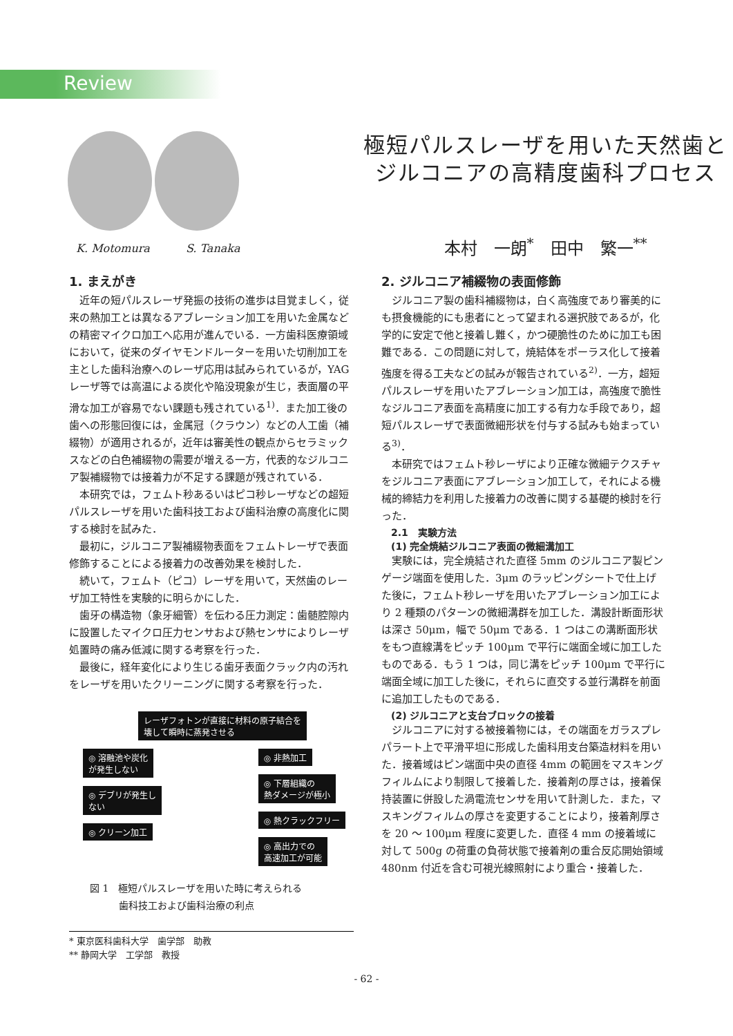Review
K. Motomura S. Tanaka
極短パルスレーザを用いた天然歯と
ジルコニアの高精度歯科プロセス
本村　一朗<sup>*</sup>　田中　繁一<sup>**</sup>
1. まえがき
近年の短パルスレーザ発振の技術の進歩は目覚ましく，従来の熱加工とは異なるアブレーション加工を用いた金属などの精密マイクロ加工へ応用が進んでいる．一方歯科医療領域において，従来のダイヤモンドルーターを用いた切削加工を主とした歯科治療へのレーザ応用は試みられているが，YAG レーザ等では高温による炭化や陥没現象が生じ，表面層の平滑な加工が容易でない課題も残されている<sup>1)</sup>．また加工後の歯への形態回復には，金属冠（クラウン）などの人工歯（補綴物）が適用されるが，近年は審美性の観点からセラミックスなどの白色補綴物の需要が増える一方，代表的なジルコニア製補綴物では接着力が不足する課題が残されている．
本研究では，フェムト秒あるいはピコ秒レーザなどの超短パルスレーザを用いた歯科技工および歯科治療の高度化に関する検討を試みた．
最初に，ジルコニア製補綴物表面をフェムトレーザで表面修飾することによる接着力の改善効果を検討した．
続いて，フェムト（ピコ）レーザを用いて，天然歯のレーザ加工特性を実験的に明らかにした．
歯牙の構造物（象牙細管）を伝わる圧力測定：歯髄腔隙内に設置したマイクロ圧力センサおよび熱センサによりレーザ処置時の痛み低減に関する考察を行った．
最後に，経年変化により生じる歯牙表面クラック内の汚れをレーザを用いたクリーニングに関する考察を行った．
レーザフォトンが直接に材料の原子結合を
壊して瞬時に蒸発させる
◎ 溶融池や炭化
が発生しない
◎ デブリが発生し
ない
◎ クリーン加工
◎ 非熱加工
◎ 下層組織の
熱ダメージが極小
◎ 熱クラックフリー
◎ 高出力での
高速加工が可能
図 1　極短パルスレーザを用いた時に考えられる
　　　歯科技工および歯科治療の利点
* 東京医科歯科大学　歯学部　助教
** 静岡大学　工学部　教授
2. ジルコニア補綴物の表面修飾
ジルコニア製の歯科補綴物は，白く高強度であり審美的にも摂食機能的にも患者にとって望まれる選択肢であるが，化学的に安定で他と接着し難く，かつ硬脆性のために加工も困難である．この問題に対して，焼結体をポーラス化して接着強度を得る工夫などの試みが報告されている<sup>2)</sup>．一方，超短パルスレーザを用いたアブレーション加工は，高強度で脆性なジルコニア表面を高精度に加工する有力な手段であり，超短パルスレーザで表面微細形状を付与する試みも始まっている<sup>3)</sup>．
本研究ではフェムト秒レーザにより正確な微細テクスチャをジルコニア表面にアブレーション加工して，それによる機械的締結力を利用した接着力の改善に関する基礎的検討を行った．
　2.1　実験方法
　(1) 完全焼結ジルコニア表面の微細溝加工
実験には，完全焼結された直径 5mm のジルコニア製ピンゲージ端面を使用した．3μm のラッピングシートで仕上げた後に，フェムト秒レーザを用いたアブレーション加工により 2 種類のパターンの微細溝群を加工した．溝設計断面形状は深さ 50μm，幅で 50μm である．1 つはこの溝断面形状をもつ直線溝をピッチ 100μm で平行に端面全域に加工したものである．もう 1 つは，同じ溝をピッチ 100μm で平行に端面全域に加工した後に，それらに直交する並行溝群を前面に追加工したものである．
　(2) ジルコニアと支台ブロックの接着
ジルコニアに対する被接着物には，その端面をガラスプレパラート上で平滑平坦に形成した歯科用支台築造材料を用いた．接着域はピン端面中央の直径 4mm の範囲をマスキングフィルムにより制限して接着した．接着剤の厚さは，接着保持装置に併設した渦電流センサを用いて計測した．また，マスキングフィルムの厚さを変更することにより，接着剤厚さを 20 ～ 100μm 程度に変更した．直径 4 mm の接着域に対して 500g の荷重の負荷状態で接着剤の重合反応開始領域 480nm 付近を含む可視光線照射により重合・接着した．
- 62 -